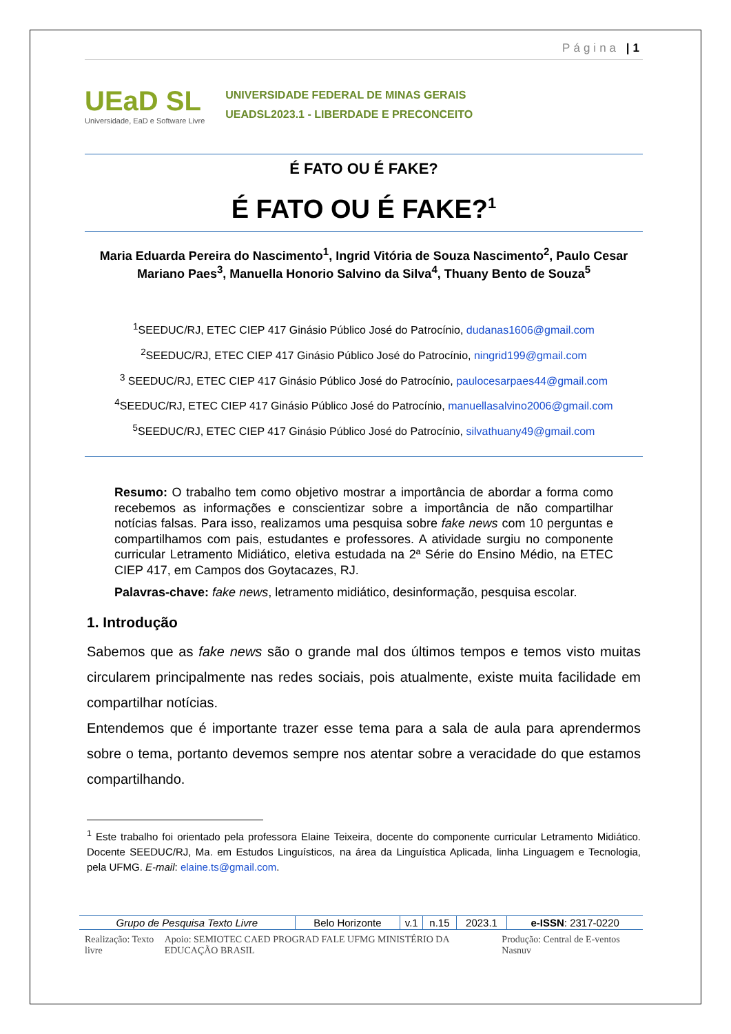Página |1
UEaD SL
Universidade, EaD e Software Livre
UNIVERSIDADE FEDERAL DE MINAS GERAIS
UEADSL2023.1 - LIBERDADE E PRECONCEITO
É FATO OU É FAKE?
É FATO OU É FAKE?<sup>1</sup>
Maria Eduarda Pereira do Nascimento<sup>1</sup>, Ingrid Vitória de Souza Nascimento<sup>2</sup>, Paulo Cesar Mariano Paes<sup>3</sup>, Manuella Honorio Salvino da Silva<sup>4</sup>, Thuany Bento de Souza<sup>5</sup>
<sup>1</sup> SEEDUC/RJ, ETEC CIEP 417 Ginásio Público José do Patrocínio, dudanas1606@gmail.com
<sup>2</sup> SEEDUC/RJ, ETEC CIEP 417 Ginásio Público José do Patrocínio, ningrid199@gmail.com
<sup>3</sup> SEEDUC/RJ, ETEC CIEP 417 Ginásio Público José do Patrocínio, paulocesarpaes44@gmail.com
<sup>4</sup> SEEDUC/RJ, ETEC CIEP 417 Ginásio Público José do Patrocínio, manuellasalvino2006@gmail.com
<sup>5</sup> SEEDUC/RJ, ETEC CIEP 417 Ginásio Público José do Patrocínio, silvathuany49@gmail.com
Resumo: O trabalho tem como objetivo mostrar a importância de abordar a forma como recebemos as informações e conscientizar sobre a importância de não compartilhar notícias falsas. Para isso, realizamos uma pesquisa sobre fake news com 10 perguntas e compartilhamos com pais, estudantes e professores. A atividade surgiu no componente curricular Letramento Midiático, eletiva estudada na 2ª Série do Ensino Médio, na ETEC CIEP 417, em Campos dos Goytacazes, RJ.
Palavras-chave: fake news, letramento midiático, desinformação, pesquisa escolar.
1. Introdução
Sabemos que as fake news são o grande mal dos últimos tempos e temos visto muitas circularem principalmente nas redes sociais, pois atualmente, existe muita facilidade em compartilhar notícias.
Entendemos que é importante trazer esse tema para a sala de aula para aprendermos sobre o tema, portanto devemos sempre nos atentar sobre a veracidade do que estamos compartilhando.
<sup>1</sup> Este trabalho foi orientado pela professora Elaine Teixeira, docente do componente curricular Letramento Midiático. Docente SEEDUC/RJ, Ma. em Estudos Linguísticos, na área da Linguística Aplicada, linha Linguagem e Tecnologia, pela UFMG. E-mail: elaine.ts@gmail.com.
| Grupo de Pesquisa Texto Livre | Belo Horizonte | v.1 | n.15 | 2023.1 | e-ISSN : 2317-0220 |
Realização: Texto livre Apoio: SEMIOTEC CAED PROGRAD FALE UFMG MINISTÉRIO DA EDUCAÇÃO BRASIL Produção: Central de E-ventos Nasnuv